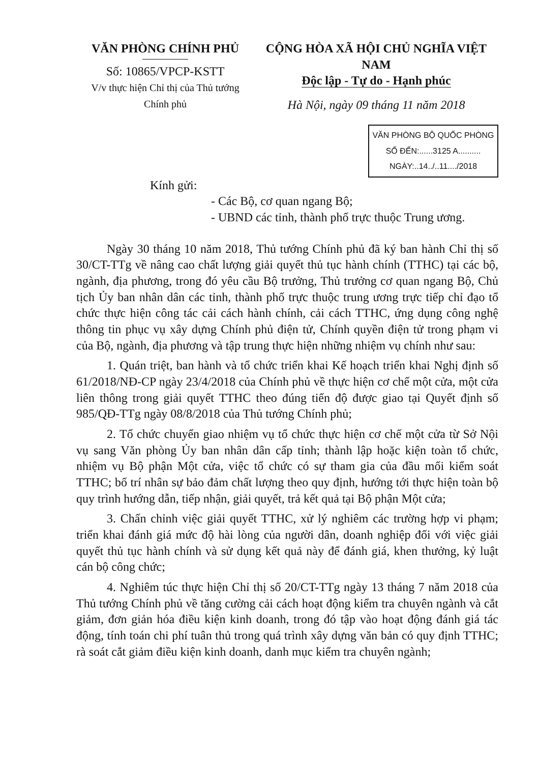VĂN PHÒNG CHÍNH PHỦ
Số: 10865/VPCP-KSTT
V/v thực hiện Chỉ thị của Thủ tướng
Chính phủ
CỘNG HÒA XÃ HỘI CHỦ NGHĨA VIỆT NAM
Độc lập - Tự do - Hạnh phúc
Hà Nội, ngày 09 tháng 11 năm 2018
VĂN PHÒNG BỘ QUỐC PHÒNG
SỐ ĐẾN:......3125 A..........
NGÀY:..14../..11..../2018
Kính gửi:
- Các Bộ, cơ quan ngang Bộ;
- UBND các tỉnh, thành phố trực thuộc Trung ương.
Ngày 30 tháng 10 năm 2018, Thủ tướng Chính phủ đã ký ban hành Chỉ thị số 30/CT-TTg về nâng cao chất lượng giải quyết thủ tục hành chính (TTHC) tại các bộ, ngành, địa phương, trong đó yêu cầu Bộ trưởng, Thủ trưởng cơ quan ngang Bộ, Chủ tịch Ủy ban nhân dân các tỉnh, thành phố trực thuộc trung ương trực tiếp chỉ đạo tổ chức thực hiện công tác cải cách hành chính, cải cách TTHC, ứng dụng công nghệ thông tin phục vụ xây dựng Chính phủ điện tử, Chính quyền điện tử trong phạm vi của Bộ, ngành, địa phương và tập trung thực hiện những nhiệm vụ chính như sau:
1. Quán triệt, ban hành và tổ chức triển khai Kế hoạch triển khai Nghị định số 61/2018/NĐ-CP ngày 23/4/2018 của Chính phủ về thực hiện cơ chế một cửa, một cửa liên thông trong giải quyết TTHC theo đúng tiến độ được giao tại Quyết định số 985/QĐ-TTg ngày 08/8/2018 của Thủ tướng Chính phủ;
2. Tổ chức chuyển giao nhiệm vụ tổ chức thực hiện cơ chế một cửa từ Sở Nội vụ sang Văn phòng Ủy ban nhân dân cấp tỉnh; thành lập hoặc kiện toàn tổ chức, nhiệm vụ Bộ phận Một cửa, việc tổ chức có sự tham gia của đầu mối kiểm soát TTHC; bố trí nhân sự bảo đảm chất lượng theo quy định, hướng tới thực hiện toàn bộ quy trình hướng dẫn, tiếp nhận, giải quyết, trả kết quả tại Bộ phận Một cửa;
3. Chấn chỉnh việc giải quyết TTHC, xử lý nghiêm các trường hợp vi phạm; triển khai đánh giá mức độ hài lòng của người dân, doanh nghiệp đối với việc giải quyết thủ tục hành chính và sử dụng kết quả này để đánh giá, khen thưởng, kỷ luật cán bộ công chức;
4. Nghiêm túc thực hiện Chỉ thị số 20/CT-TTg ngày 13 tháng 7 năm 2018 của Thủ tướng Chính phủ về tăng cường cải cách hoạt động kiểm tra chuyên ngành và cắt giảm, đơn giản hóa điều kiện kinh doanh, trong đó tập vào hoạt động đánh giá tác động, tính toán chi phí tuân thủ trong quá trình xây dựng văn bản có quy định TTHC; rà soát cắt giảm điều kiện kinh doanh, danh mục kiểm tra chuyên ngành;